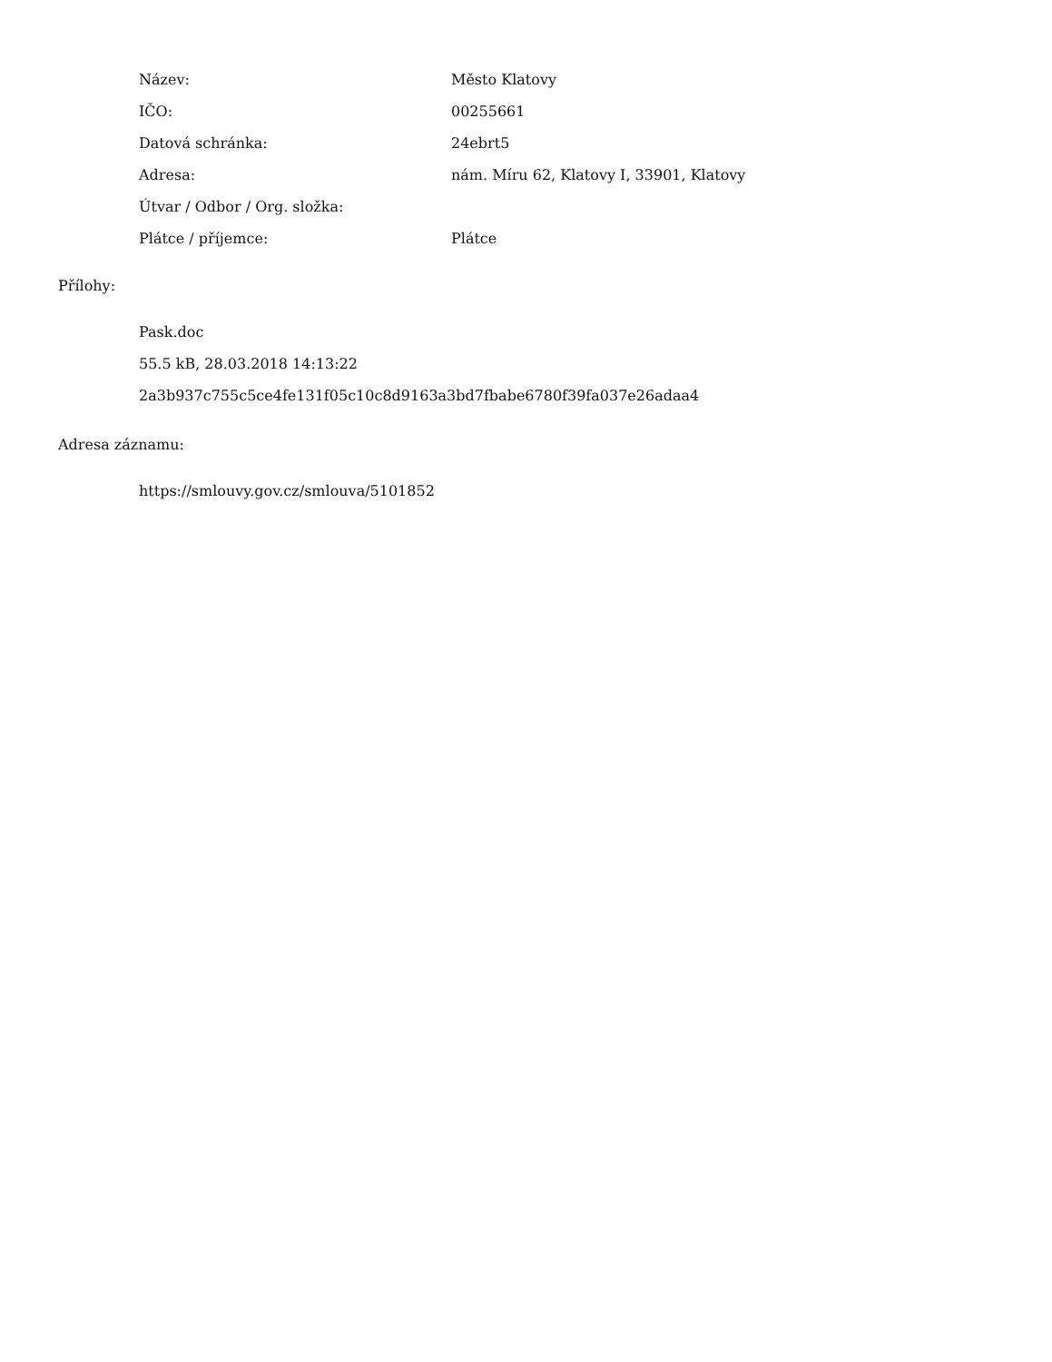| Název: | Město Klatovy |
| IČO: | 00255661 |
| Datová schránka: | 24ebrt5 |
| Adresa: | nám. Míru 62, Klatovy I, 33901, Klatovy |
| Útvar / Odbor / Org. složka: | |
| Plátce / příjemce: | Plátce |
Přílohy:
Pask.doc
55.5 kB, 28.03.2018 14:13:22
2a3b937c755c5ce4fe131f05c10c8d9163a3bd7fbabe6780f39fa037e26adaa4
Adresa záznamu:
https://smlouvy.gov.cz/smlouva/5101852